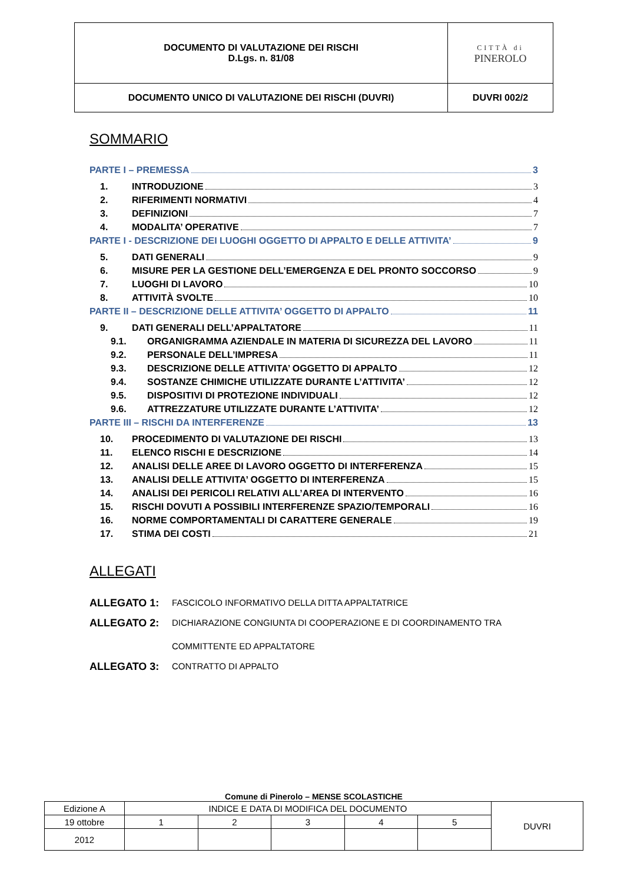| DOCUMENTO DI VALUTAZIONE DEI RISCHI D.Lgs. n. 81/08 | CITTÀ di PINEROLO |
| DOCUMENTO UNICO DI VALUTAZIONE DEI RISCHI (DUVRI) | DUVRI 002/2 |
SOMMARIO
PARTE I – PREMESSA 3
1. INTRODUZIONE 3
2. RIFERIMENTI NORMATIVI 4
3. DEFINIZIONI 7
4. MODALITA’ OPERATIVE 7
PARTE I - DESCRIZIONE DEI LUOGHI OGGETTO DI APPALTO E DELLE ATTIVITA’ 9
5. DATI GENERALI 9
6. MISURE PER LA GESTIONE DELL’EMERGENZA E DEL PRONTO SOCCORSO 9
7. LUOGHI DI LAVORO 10
8. ATTIVITÀ SVOLTE 10
PARTE II – DESCRIZIONE DELLE ATTIVITA’ OGGETTO DI APPALTO 11
9. DATI GENERALI DELL’APPALTATORE 11
9.1. ORGANIGRAMMA AZIENDALE IN MATERIA DI SICUREZZA DEL LAVORO 11
9.2. PERSONALE DELL’IMPRESA 11
9.3. DESCRIZIONE DELLE ATTIVITA’ OGGETTO DI APPALTO 12
9.4. SOSTANZE CHIMICHE UTILIZZATE DURANTE L’ATTIVITA’ 12
9.5. DISPOSITIVI DI PROTEZIONE INDIVIDUALI 12
9.6. ATTREZZATURE UTILIZZATE DURANTE L’ATTIVITA’ 12
PARTE III – RISCHI DA INTERFERENZE 13
10. PROCEDIMENTO DI VALUTAZIONE DEI RISCHI 13
11. ELENCO RISCHI E DESCRIZIONE 14
12. ANALISI DELLE AREE DI LAVORO OGGETTO DI INTERFERENZA 15
13. ANALISI DELLE ATTIVITA’ OGGETTO DI INTERFERENZA 15
14. ANALISI DEI PERICOLI RELATIVI ALL’AREA DI INTERVENTO 16
15. RISCHI DOVUTI A POSSIBILI INTERFERENZE SPAZIO/TEMPORALI 16
16. NORME COMPORTAMENTALI DI CARATTERE GENERALE 19
17. STIMA DEI COSTI 21
ALLEGATI
ALLEGATO 1: FASCICOLO INFORMATIVO DELLA DITTA APPALTATRICE
ALLEGATO 2: DICHIARAZIONE CONGIUNTA DI COOPERAZIONE E DI COORDINAMENTO TRA
COMMITTENTE ED APPALTATORE
ALLEGATO 3: CONTRATTO DI APPALTO
Comune di Pinerolo – MENSE SCOLASTICHE
| Edizione A | INDICE E DATA DI MODIFICA DEL DOCUMENTO | | | | | DUVRI |
| 19 ottobre | 1 | 2 | 3 | 4 | 5 | |
| 2012 | | | | | | |